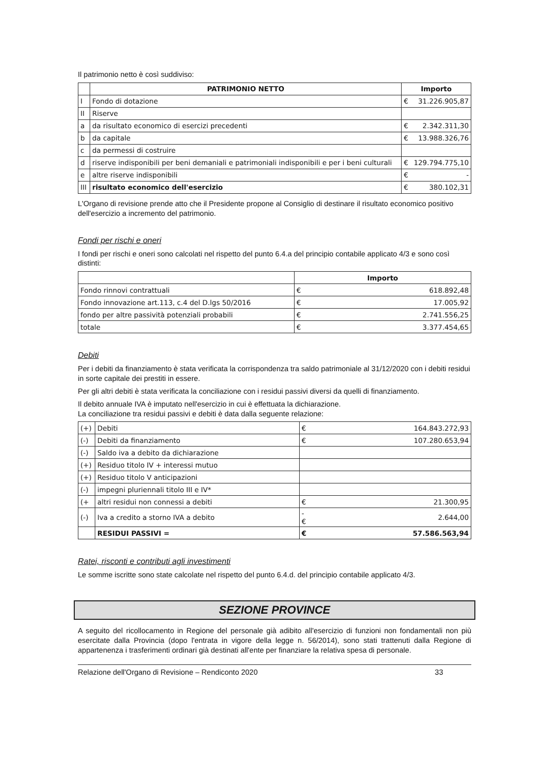Il patrimonio netto è così suddiviso:
| | PATRIMONIO NETTO | Importo | |
| --- | --- | --- | --- |
| I | Fondo di dotazione | € | 31.226.905,87 |
| II | Riserve | | |
| a | da risultato economico di esercizi precedenti | € | 2.342.311,30 |
| b | da capitale | € | 13.988.326,76 |
| c | da permessi di costruire | | |
| d | riserve indisponibili per beni demaniali e patrimoniali indisponibili e per i beni culturali | € | 129.794.775,10 |
| e | altre riserve indisponibili | € | - |
| III | risultato economico dell'esercizio | € | 380.102,31 |
L'Organo di revisione prende atto che il Presidente propone al Consiglio di destinare il risultato economico positivo dell'esercizio a incremento del patrimonio.
Fondi per rischi e oneri
I fondi per rischi e oneri sono calcolati nel rispetto del punto 6.4.a del principio contabile applicato 4/3 e sono così distinti:
| | Importo | |
| --- | --- | --- |
| Fondo rinnovi contrattuali | € | 618.892,48 |
| Fondo innovazione art.113, c.4 del D.lgs 50/2016 | € | 17.005,92 |
| fondo per altre passività potenziali probabili | € | 2.741.556,25 |
| totale | € | 3.377.454,65 |
Debiti
Per i debiti da finanziamento è stata verificata la corrispondenza tra saldo patrimoniale al 31/12/2020 con i debiti residui in sorte capitale dei prestiti in essere.
Per gli altri debiti è stata verificata la conciliazione con i residui passivi diversi da quelli di finanziamento.
Il debito annuale IVA è imputato nell'esercizio in cui è effettuata la dichiarazione.
La conciliazione tra residui passivi e debiti è data dalla seguente relazione:
| (+) | Debiti | € | 164.843.272,93 |
| (-) | Debiti da finanziamento | € | 107.280.653,94 |
| (-) | Saldo iva a debito da dichiarazione | | |
| (+) | Residuo titolo IV + interessi mutuo | | |
| (+) | Residuo titolo V anticipazioni | | |
| (-) | impegni pluriennali titolo III e IV* | | |
| (+ | altri residui non connessi a debiti | € | 21.300,95 |
| (-) | Iva a credito a storno IVA a debito | -€ | 2.644,00 |
| | RESIDUI PASSIVI = | € | 57.586.563,94 |
Ratei, risconti e contributi agli investimenti
Le somme iscritte sono state calcolate nel rispetto del punto 6.4.d. del principio contabile applicato 4/3.
SEZIONE PROVINCE
A seguito del ricollocamento in Regione del personale già adibito all'esercizio di funzioni non fondamentali non più esercitate dalla Provincia (dopo l'entrata in vigore della legge n. 56/2014), sono stati trattenuti dalla Regione di appartenenza i trasferimenti ordinari già destinati all'ente per finanziare la relativa spesa di personale.
Relazione dell'Organo di Revisione – Rendiconto 2020 33